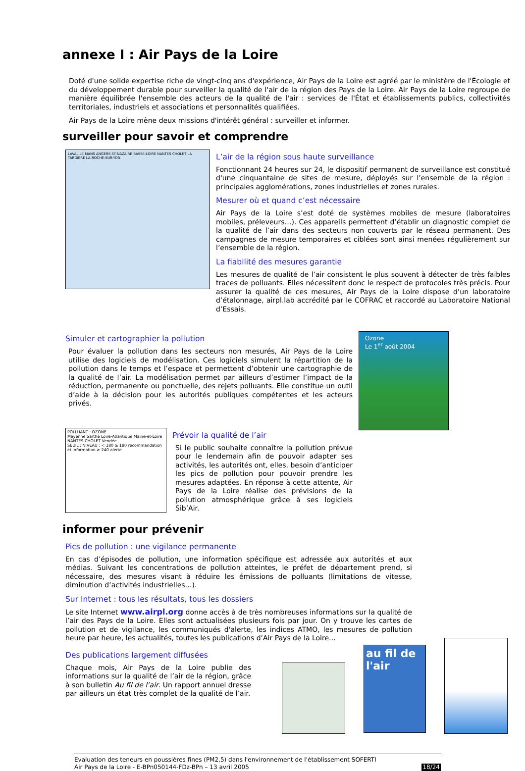annexe I : Air Pays de la Loire
Doté d'une solide expertise riche de vingt-cinq ans d'expérience, Air Pays de la Loire est agréé par le ministère de l'Écologie et du développement durable pour surveiller la qualité de l'air de la région des Pays de la Loire. Air Pays de la Loire regroupe de manière équilibrée l'ensemble des acteurs de la qualité de l'air : services de l'État et établissements publics, collectivités territoriales, industriels et associations et personnalités qualifiées.
Air Pays de la Loire mène deux missions d'intérêt général : surveiller et informer.
surveiller pour savoir et comprendre
LAVAL LE MANS ANGERS ST-NAZAIRE BASSE-LOIRE NANTES CHOLET LA TARDIÈRE LA-ROCHE-SUR-YON
L’air de la région sous haute surveillance
Fonctionnant 24 heures sur 24, le dispositif permanent de surveillance est constitué d'une cinquantaine de sites de mesure, déployés sur l’ensemble de la région : principales agglomérations, zones industrielles et zones rurales.
Mesurer où et quand c’est nécessaire
Air Pays de la Loire s’est doté de systèmes mobiles de mesure (laboratoires mobiles, préleveurs…). Ces appareils permettent d’établir un diagnostic complet de la qualité de l’air dans des secteurs non couverts par le réseau permanent. Des campagnes de mesure temporaires et ciblées sont ainsi menées régulièrement sur l’ensemble de la région.
La fiabilité des mesures garantie
Les mesures de qualité de l’air consistent le plus souvent à détecter de très faibles traces de polluants. Elles nécessitent donc le respect de protocoles très précis. Pour assurer la qualité de ces mesures, Air Pays de la Loire dispose d’un laboratoire d’étalonnage, airpl.lab accrédité par le COFRAC et raccordé au Laboratoire National d’Essais.
Simuler et cartographier la pollution
Pour évaluer la pollution dans les secteurs non mesurés, Air Pays de la Loire utilise des logiciels de modélisation. Ces logiciels simulent la répartition de la pollution dans le temps et l’espace et permettent d’obtenir une cartographie de la qualité de l’air. La modélisation permet par ailleurs d’estimer l’impact de la réduction, permanente ou ponctuelle, des rejets polluants. Elle constitue un outil d’aide à la décision pour les autorités publiques compétentes et les acteurs privés.
POLLUANT : OZONE
Mayenne Sarthe Loire-Atlantique Maine-et-Loire NANTES CHOLET Vendée
SEUIL : NIVEAU : < 180 ≥ 180 recommandation et information ≥ 240 alerte
Prévoir la qualité de l’air
Si le public souhaite connaître la pollution prévue pour le lendemain afin de pouvoir adapter ses activités, les autorités ont, elles, besoin d’anticiper les pics de pollution pour pouvoir prendre les mesures adaptées. En réponse à cette attente, Air Pays de la Loire réalise des prévisions de la pollution atmosphérique grâce à ses logiciels Sib’Air.
Ozone
Le 1<sup>er</sup> août 2004
informer pour prévenir
Pics de pollution : une vigilance permanente
En cas d’épisodes de pollution, une information spécifique est adressée aux autorités et aux médias. Suivant les concentrations de pollution atteintes, le préfet de département prend, si nécessaire, des mesures visant à réduire les émissions de polluants (limitations de vitesse, diminution d’activités industrielles…).
Sur Internet : tous les résultats, tous les dossiers
Le site Internet www.airpl.org donne accès à de très nombreuses informations sur la qualité de l’air des Pays de la Loire. Elles sont actualisées plusieurs fois par jour. On y trouve les cartes de pollution et de vigilance, les communiqués d'alerte, les indices ATMO, les mesures de pollution heure par heure, les actualités, toutes les publications d’Air Pays de la Loire…
Des publications largement diffusées
Chaque mois, Air Pays de la Loire publie des informations sur la qualité de l’air de la région, grâce à son bulletin Au fil de l’air. Un rapport annuel dresse par ailleurs un état très complet de la qualité de l’air.
au fil de l'air
Evaluation des teneurs en poussières fines (PM2,5) dans l'environnement de l'établissement SOFERTI
Air Pays de la Loire - E-BPn050144-FDz-BPn – 13 avril 2005
18/24